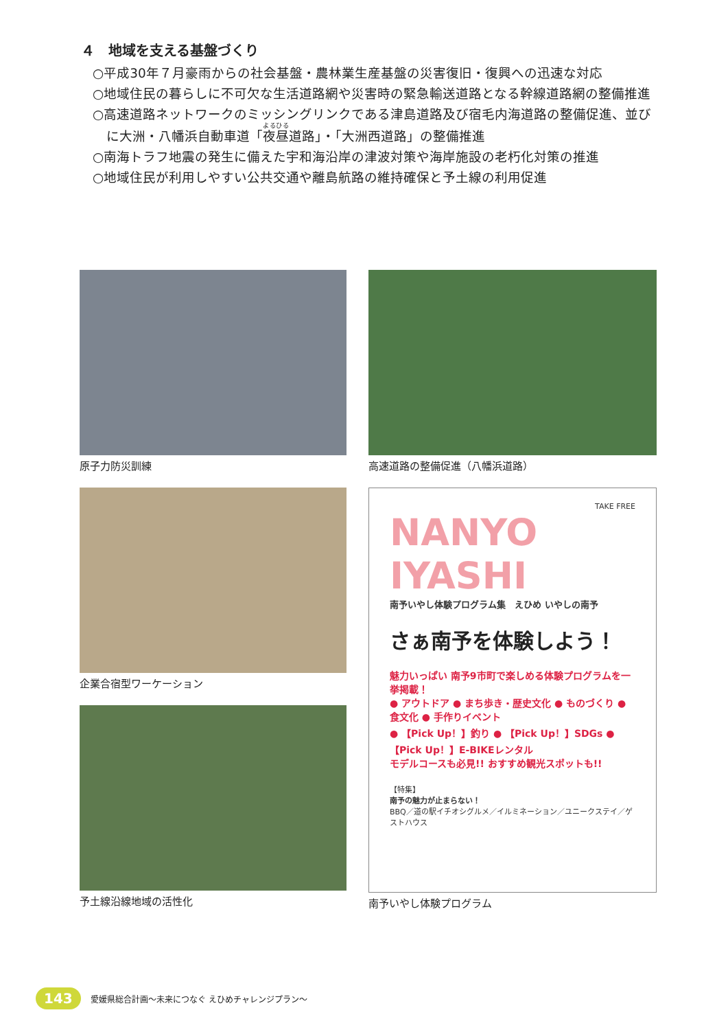４　地域を支える基盤づくり
○平成30年７月豪雨からの社会基盤・農林業生産基盤の災害復旧・復興への迅速な対応
○地域住民の暮らしに不可欠な生活道路網や災害時の緊急輸送道路となる幹線道路網の整備推進
○高速道路ネットワークのミッシングリンクである津島道路及び宿毛内海道路の整備促進、並びに大洲・八幡浜自動車道「夜昼道路」・「大洲西道路」の整備推進
○南海トラフ地震の発生に備えた宇和海沿岸の津波対策や海岸施設の老朽化対策の推進
○地域住民が利用しやすい公共交通や離島航路の維持確保と予土線の利用促進
原子力防災訓練 高速道路の整備促進（八幡浜道路）
企業合宿型ワーケーション
TAKE FREE
NANYO IYASHI
南予いやし体験プログラム集　えひめ いやしの南予
さぁ南予を体験しよう！
魅力いっぱい 南予9市町で楽しめる体験プログラムを一挙掲載！
● アウトドア ● まち歩き・歴史文化 ● ものづくり ● 食文化 ● 手作りイベント
● 【Pick Up！】釣り ● 【Pick Up！】SDGs ● 【Pick Up！】E-BIKEレンタル
モデルコースも必見!! おすすめ観光スポットも!!
【特集】
南予の魅力が止まらない！
BBQ／道の駅イチオシグルメ／イルミネーション／ユニークステイ／ゲストハウス
南予いやし体験プログラム
予土線沿線地域の活性化
143 愛媛県総合計画〜未来につなぐ えひめチャレンジプラン〜